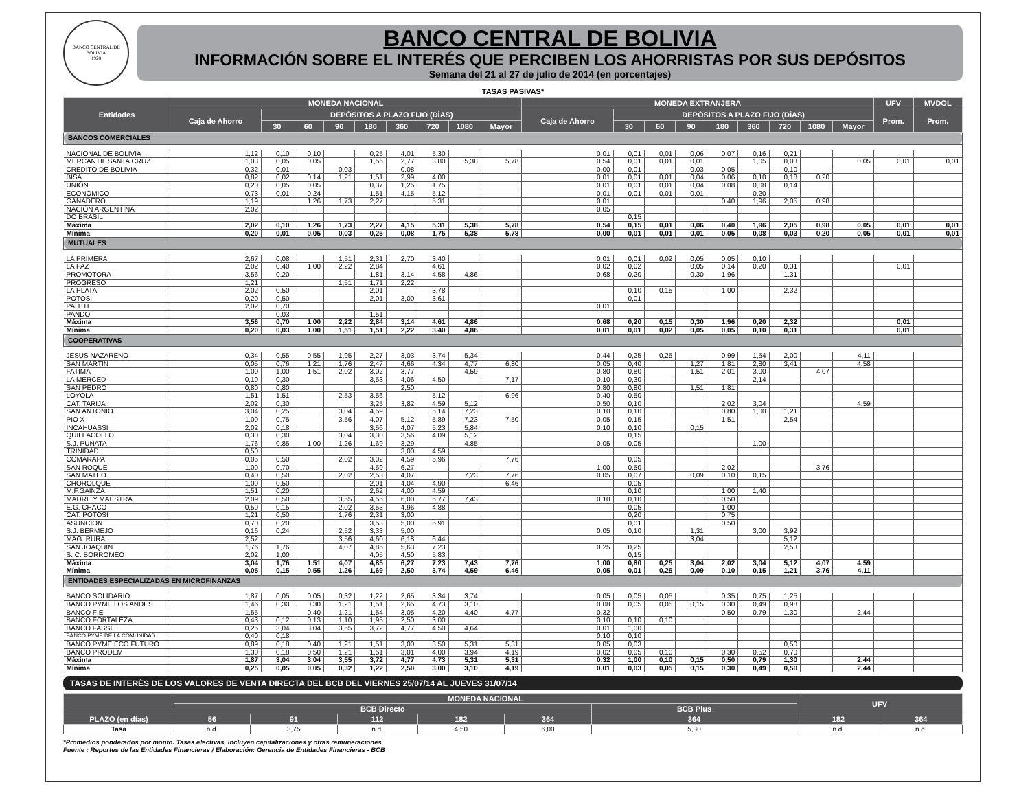BANCO CENTRAL DE BOLIVIA
1928
BANCO CENTRAL DE BOLIVIA
INFORMACIÓN SOBRE EL INTERÉS QUE PERCIBEN LOS AHORRISTAS POR SUS DEPÓSITOS
Semana del 21 al 27 de julio de 2014 (en porcentajes)
TASAS PASIVAS*
| Entidades | MONEDA NACIONAL | | | | | | | | | MONEDA EXTRANJERA | | | | | | | | | UFV | MVDOL |
| --- | --- | --- | --- | --- | --- | --- | --- | --- | --- | --- | --- | --- | --- | --- | --- | --- | --- | --- | --- | --- |
| | Caja de Ahorro | DEPÓSITOS A PLAZO FIJO (DÍAS) | | | | | | | | Caja de Ahorro | DEPÓSITOS A PLAZO FIJO (DÍAS) | | | | | | | | Prom. | Prom. |
| | | 30 | 60 | 90 | 180 | 360 | 720 | 1080 | Mayor | | 30 | 60 | 90 | 180 | 360 | 720 | 1080 | Mayor | | |
| BANCOS COMERCIALES | | | | | | | | | | | | | | | | | | | | |
| NACIONAL DE BOLIVIA | 1,12 | 0,10 | 0,10 | | 0,25 | 4,01 | 5,30 | | | 0,01 | 0,01 | 0,01 | 0,06 | 0,07 | 0,16 | 0,21 | | | | |
| MERCANTIL SANTA CRUZ | 1,03 | 0,05 | 0,05 | | 1,56 | 2,77 | 3,80 | 5,38 | 5,78 | 0,54 | 0,01 | 0,01 | 0,01 | | 1,05 | 0,03 | | 0,05 | 0,01 | 0,01 |
| CREDITO DE BOLIVIA | 0,32 | 0,01 | | 0,03 | | 0,08 | | | | 0,00 | 0,01 | | 0,03 | 0,05 | | 0,10 | | | | |
| BISA | 0,82 | 0,02 | 0,14 | 1,21 | 1,51 | 2,99 | 4,00 | | | 0,01 | 0,01 | 0,01 | 0,04 | 0,06 | 0,10 | 0,18 | 0,20 | | | |
| UNIÓN | 0,20 | 0,05 | 0,05 | | 0,37 | 1,25 | 1,75 | | | 0,01 | 0,01 | 0,01 | 0,04 | 0,08 | 0,08 | 0,14 | | | | |
| ECONÓMICO | 0,73 | 0,01 | 0,24 | | 1,51 | 4,15 | 5,12 | | | 0,01 | 0,01 | 0,01 | 0,01 | | 0,20 | | | | | |
| GANADERO | 1,19 | | 1,26 | 1,73 | 2,27 | | 5,31 | | | 0,01 | | | | 0,40 | 1,96 | 2,05 | 0,98 | | | |
| NACIÓN ARGENTINA | 2,02 | | | | | | | | | 0,05 | | | | | | | | | | |
| DO BRASIL | | | | | | | | | | | 0,15 | | | | | | | | | |
| Máxima | 2,02 | 0,10 | 1,26 | 1,73 | 2,27 | 4,15 | 5,31 | 5,38 | 5,78 | 0,54 | 0,15 | 0,01 | 0,06 | 0,40 | 1,96 | 2,05 | 0,98 | 0,05 | 0,01 | 0,01 |
| Mínima | 0,20 | 0,01 | 0,05 | 0,03 | 0,25 | 0,08 | 1,75 | 5,38 | 5,78 | 0,00 | 0,01 | 0,01 | 0,01 | 0,05 | 0,08 | 0,03 | 0,20 | 0,05 | 0,01 | 0,01 |
| MUTUALES | | | | | | | | | | | | | | | | | | | | |
| LA PRIMERA | 2,67 | 0,08 | | 1,51 | 2,31 | 2,70 | 3,40 | | | 0,01 | 0,01 | 0,02 | 0,05 | 0,05 | 0,10 | | | | | |
| LA PAZ | 2,02 | 0,40 | 1,00 | 2,22 | 2,84 | | 4,61 | | | 0,02 | 0,02 | | 0,05 | 0,14 | 0,20 | 0,31 | | | 0,01 | |
| PROMOTORA | 3,56 | 0,20 | | | 1,81 | 3,14 | 4,58 | 4,86 | | 0,68 | 0,20 | | 0,30 | 1,96 | | 1,31 | | | | |
| PROGRESO | 1,21 | | | 1,51 | 1,71 | 2,22 | | | | | | | | | | | | | | |
| LA PLATA | 2,02 | 0,50 | | | 2,01 | | 3,78 | | | | 0,10 | 0,15 | | 1,00 | | 2,32 | | | | |
| POTOSI | 0,20 | 0,50 | | | 2,01 | 3,00 | 3,61 | | | | 0,01 | | | | | | | | | |
| PAITITI | 2,02 | 0,70 | | | | | | | | 0,01 | | | | | | | | | | |
| PANDO | | 0,03 | | | 1,51 | | | | | | | | | | | | | | | |
| Máxima | 3,56 | 0,70 | 1,00 | 2,22 | 2,84 | 3,14 | 4,61 | 4,86 | | 0,68 | 0,20 | 0,15 | 0,30 | 1,96 | 0,20 | 2,32 | | | 0,01 | |
| Mínima | 0,20 | 0,03 | 1,00 | 1,51 | 1,51 | 2,22 | 3,40 | 4,86 | | 0,01 | 0,01 | 0,02 | 0,05 | 0,05 | 0,10 | 0,31 | | | 0,01 | |
| COOPERATIVAS | | | | | | | | | | | | | | | | | | | | |
| JESUS NAZARENO | 0,34 | 0,55 | 0,55 | 1,95 | 2,27 | 3,03 | 3,74 | 5,34 | | 0,44 | 0,25 | 0,25 | | 0,99 | 1,54 | 2,00 | | 4,11 | | |
| SAN MARTIN | 0,05 | 0,76 | 1,21 | 1,76 | 2,47 | 4,66 | 4,34 | 4,77 | 6,80 | 0,05 | 0,40 | | 1,27 | 1,81 | 2,80 | 3,41 | | 4,58 | | |
| FATIMA | 1,00 | 1,00 | 1,51 | 2,02 | 3,02 | 3,77 | | 4,59 | | 0,80 | 0,80 | | 1,51 | 2,01 | 3,00 | | 4,07 | | | |
| LA MERCED | 0,10 | 0,30 | | | 3,53 | 4,06 | 4,50 | | 7,17 | 0,10 | 0,30 | | | | 2,14 | | | | | |
| SAN PEDRO | 0,80 | 0,80 | | | | 2,50 | | | | 0,80 | 0,80 | | 1,51 | 1,81 | | | | | | |
| LOYOLA | 1,51 | 1,51 | | 2,53 | 3,56 | | 5,12 | | 6,96 | 0,40 | 0,50 | | | | | | | | | |
| CAT. TARIJA | 2,02 | 0,30 | | | 3,25 | 3,82 | 4,59 | 5,12 | | 0,50 | 0,10 | | | 2,02 | 3,04 | | | 4,59 | | |
| SAN ANTONIO | 3,04 | 0,25 | | 3,04 | 4,59 | | 5,14 | 7,23 | | 0,10 | 0,10 | | | 0,80 | 1,00 | 1,21 | | | | |
| PIO X | 1,00 | 0,75 | | 3,56 | 4,07 | 5,12 | 5,89 | 7,23 | 7,50 | 0,05 | 0,15 | | | 1,51 | | 2,54 | | | | |
| INCAHUASSI | 2,02 | 0,18 | | | 3,56 | 4,07 | 5,23 | 5,84 | | 0,10 | 0,10 | | 0,15 | | | | | | | |
| QUILLACOLLO | 0,30 | 0,30 | | 3,04 | 3,30 | 3,56 | 4,09 | 5,12 | | | 0,15 | | | | | | | | | |
| S.J. PUNATA | 1,76 | 0,85 | 1,00 | 1,26 | 1,69 | 3,29 | | 4,85 | | 0,05 | 0,05 | | | | 1,00 | | | | | |
| TRINIDAD | 0,50 | | | | | 3,00 | 4,59 | | | | | | | | | | | | | |
| COMARAPA | 0,05 | 0,50 | | 2,02 | 3,02 | 4,59 | 5,96 | | 7,76 | | 0,05 | | | | | | | | | |
| SAN ROQUE | 1,00 | 0,70 | | | 4,59 | 6,27 | | | | 1,00 | 0,50 | | | 2,02 | | | 3,76 | | | |
| SAN MATEO | 0,40 | 0,50 | | 2,02 | 2,53 | 4,07 | | 7,23 | 7,76 | 0,05 | 0,07 | | 0,09 | 0,10 | 0,15 | | | | | |
| CHOROLQUE | 1,00 | 0,50 | | | 2,01 | 4,04 | 4,90 | | 6,46 | | 0,05 | | | | | | | | | |
| M.F.GAINZA | 1,51 | 0,20 | | | 2,62 | 4,00 | 4,59 | | | | 0,10 | | | 1,00 | 1,40 | | | | | |
| MADRE Y MAESTRA | 2,09 | 0,50 | | 3,55 | 4,55 | 6,00 | 6,77 | 7,43 | | 0,10 | 0,10 | | | 0,50 | | | | | | |
| E.G. CHACO | 0,50 | 0,15 | | 2,02 | 3,53 | 4,96 | 4,88 | | | | 0,05 | | | 1,00 | | | | | | |
| CAT. POTOSI | 1,21 | 0,50 | | 1,76 | 2,31 | 3,00 | | | | | 0,20 | | | 0,75 | | | | | | |
| ASUNCION | 0,70 | 0,20 | | | 3,53 | 5,00 | 5,91 | | | | 0,01 | | | 0,50 | | | | | | |
| S.J. BERMEJO | 0,16 | 0,24 | | 2,52 | 3,33 | 5,00 | | | | 0,05 | 0,10 | | 1,31 | | 3,00 | 3,92 | | | | |
| MAG. RURAL | 2,52 | | | 3,56 | 4,60 | 6,18 | 6,44 | | | | | | 3,04 | | | 5,12 | | | | |
| SAN JOAQUIN | 1,76 | 1,76 | | 4,07 | 4,85 | 5,63 | 7,23 | | | 0,25 | 0,25 | | | | | 2,53 | | | | |
| S. C. BORROMEO | 2,02 | 1,00 | | | 4,05 | 4,50 | 5,83 | | | | 0,15 | | | | | | | | | |
| Máxima | 3,04 | 1,76 | 1,51 | 4,07 | 4,85 | 6,27 | 7,23 | 7,43 | 7,76 | 1,00 | 0,80 | 0,25 | 3,04 | 2,02 | 3,04 | 5,12 | 4,07 | 4,59 | | |
| Mínima | 0,05 | 0,15 | 0,55 | 1,26 | 1,69 | 2,50 | 3,74 | 4,59 | 6,46 | 0,05 | 0,01 | 0,25 | 0,09 | 0,10 | 0,15 | 1,21 | 3,76 | 4,11 | | |
| ENTIDADES ESPECIALIZADAS EN MICROFINANZAS | | | | | | | | | | | | | | | | | | | | |
| BANCO SOLIDARIO | 1,87 | 0,05 | 0,05 | 0,32 | 1,22 | 2,65 | 3,34 | 3,74 | | 0,05 | 0,05 | 0,05 | | 0,35 | 0,75 | 1,25 | | | | |
| BANCO PYME LOS ANDES | 1,46 | 0,30 | 0,30 | 1,21 | 1,51 | 2,65 | 4,73 | 3,10 | | 0,08 | 0,05 | 0,05 | 0,15 | 0,30 | 0,49 | 0,98 | | | | |
| BANCO FIE | 1,55 | | 0,40 | 1,21 | 1,54 | 3,05 | 4,20 | 4,40 | 4,77 | 0,32 | | | | 0,50 | 0,79 | 1,30 | | 2,44 | | |
| BANCO FORTALEZA | 0,43 | 0,12 | 0,13 | 1,10 | 1,95 | 2,50 | 3,00 | | | 0,10 | 0,10 | 0,10 | | | | | | | | |
| BANCO FASSIL | 0,25 | 3,04 | 3,04 | 3,55 | 3,72 | 4,77 | 4,50 | 4,64 | | 0,01 | 1,00 | | | | | | | | | |
| BANCO PYME DE LA COMUNIDAD | 0,40 | 0,18 | | | | | | | | 0,10 | 0,10 | | | | | | | | | |
| BANCO PYME ECO FUTURO | 0,89 | 0,18 | 0,40 | 1,21 | 1,51 | 3,00 | 3,50 | 5,31 | 5,31 | 0,05 | 0,03 | | | | | 0,50 | | | | |
| BANCO PRODEM | 1,30 | 0,18 | 0,50 | 1,21 | 1,51 | 3,01 | 4,00 | 3,94 | 4,19 | 0,02 | 0,05 | 0,10 | | 0,30 | 0,52 | 0,70 | | | | |
| Máxima | 1,87 | 3,04 | 3,04 | 3,55 | 3,72 | 4,77 | 4,73 | 5,31 | 5,31 | 0,32 | 1,00 | 0,10 | 0,15 | 0,50 | 0,79 | 1,30 | | 2,44 | | |
| Mínima | 0,25 | 0,05 | 0,05 | 0,32 | 1,22 | 2,50 | 3,00 | 3,10 | 4,19 | 0,01 | 0,03 | 0,05 | 0,15 | 0,30 | 0,49 | 0,50 | | 2,44 | | |
TASAS DE INTERÉS DE LOS VALORES DE VENTA DIRECTA DEL BCB DEL VIERNES 25/07/14 AL JUEVES 31/07/14
| | MONEDA NACIONAL | | | | | | UFV | |
| --- | --- | --- | --- | --- | --- | --- | --- | --- |
| | BCB Directo | | | | | BCB Plus | | |
| PLAZO (en días) | 56 | 91 | 112 | 182 | 364 | 364 | 182 | 364 |
| Tasa | n.d. | 3,75 | n.d. | 4,50 | 6,00 | 5,30 | n.d. | n.d. |
*Promedios ponderados por monto. Tasas efectivas, incluyen capitalizaciones y otras remuneraciones
Fuente : Reportes de las Entidades Financieras / Elaboración: Gerencia de Entidades Financieras - BCB